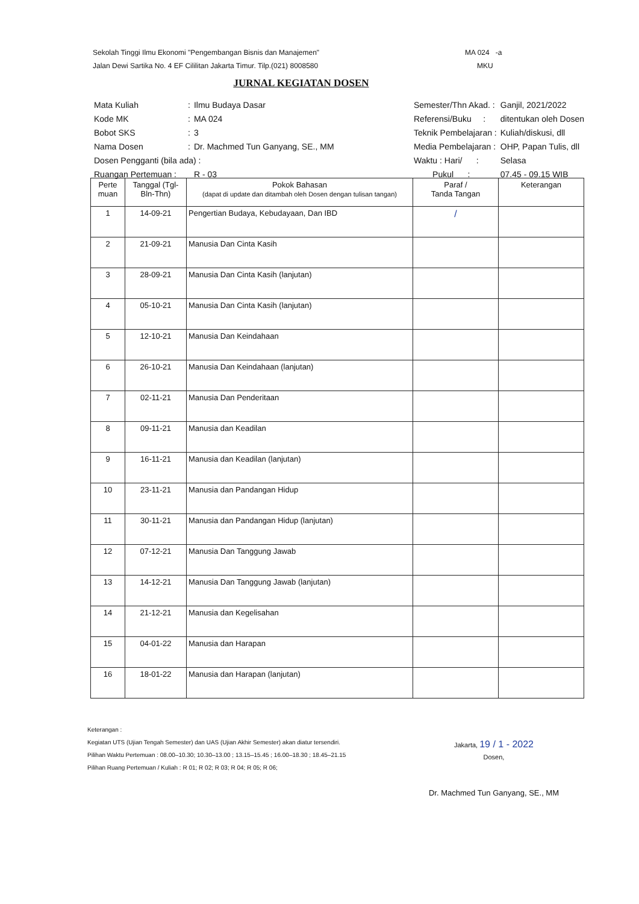Sekolah Tinggi Ilmu Ekonomi "Pengembangan Bisnis dan Manajemen"
Jalan Dewi Sartika No. 4 EF Cililitan Jakarta Timur. Tilp.(021) 8008580
MA 024 -a
MKU
JURNAL KEGIATAN DOSEN
| Mata Kuliah | : | Ilmu Budaya Dasar |
| Kode MK | : | MA 024 |
| Bobot SKS | : | 3 |
| Nama Dosen | : | Dr. Machmed Tun Ganyang, SE., MM |
| Dosen Pengganti (bila ada) : | | |
| Ruangan Pertemuan : | | R - 03 |
| Semester/Thn Akad. : | Ganjil, 2021/2022 |
| Referensi/Buku : | ditentukan oleh Dosen |
| Teknik Pembelajaran : | Kuliah/diskusi, dll |
| Media Pembelajaran : | OHP, Papan Tulis, dll |
| Waktu : Hari/ : | Selasa |
| Pukul : | 07.45 - 09.15 WIB |
| Perte muan | Tanggal (Tgl-Bln-Thn) | Pokok Bahasan (dapat di update dan ditambah oleh Dosen dengan tulisan tangan) | Paraf / Tanda Tangan | Keterangan |
| --- | --- | --- | --- | --- |
| 1 | 14-09-21 | Pengertian Budaya, Kebudayaan, Dan IBD | / | |
| 2 | 21-09-21 | Manusia Dan Cinta Kasih | | |
| 3 | 28-09-21 | Manusia Dan Cinta Kasih (lanjutan) | | |
| 4 | 05-10-21 | Manusia Dan Cinta Kasih (lanjutan) | | |
| 5 | 12-10-21 | Manusia Dan Keindahaan | | |
| 6 | 26-10-21 | Manusia Dan Keindahaan (lanjutan) | | |
| 7 | 02-11-21 | Manusia Dan Penderitaan | | |
| 8 | 09-11-21 | Manusia dan Keadilan | | |
| 9 | 16-11-21 | Manusia dan Keadilan (lanjutan) | | |
| 10 | 23-11-21 | Manusia dan Pandangan Hidup | | |
| 11 | 30-11-21 | Manusia dan Pandangan Hidup (lanjutan) | | |
| 12 | 07-12-21 | Manusia Dan Tanggung Jawab | | |
| 13 | 14-12-21 | Manusia Dan Tanggung Jawab (lanjutan) | | |
| 14 | 21-12-21 | Manusia dan Kegelisahan | | |
| 15 | 04-01-22 | Manusia dan Harapan | | |
| 16 | 18-01-22 | Manusia dan Harapan (lanjutan) | | |
Keterangan :
Kegiatan UTS (Ujian Tengah Semester) dan UAS (Ujian Akhir Semester) akan diatur tersendiri.
Pilihan Waktu Pertemuan : 08.00–10.30; 10.30–13.00 ; 13.15–15.45 ; 16.00–18.30 ; 18.45–21.15
Pilihan Ruang Pertemuan / Kuliah : R 01; R 02; R 03; R 04; R 05; R 06;
Jakarta, 19 / 1 - 2022
Dosen,
Dr. Machmed Tun Ganyang, SE., MM